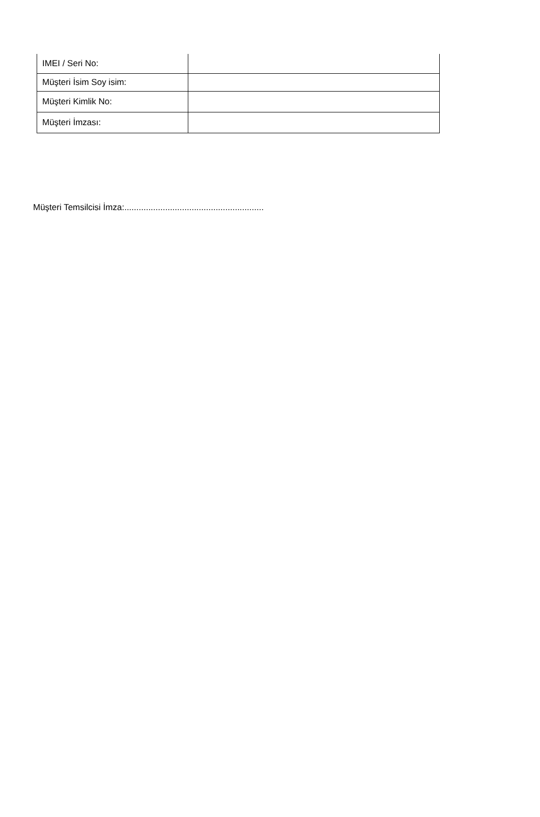| IMEI / Seri No: | |
| Müşteri İsim Soy isim: | |
| Müşteri Kimlik No: | |
| Müşteri İmzası: | |
Müşteri Temsilcisi İmza:..........................................................